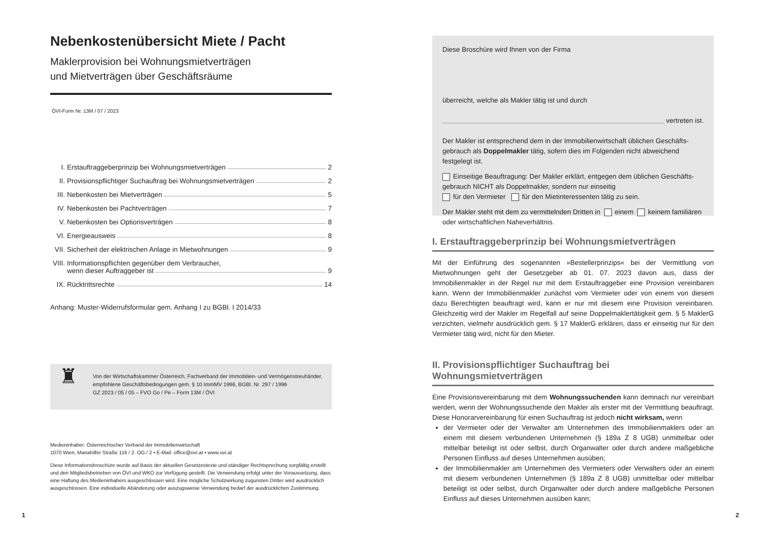Nebenkostenübersicht Miete / Pacht
Maklerprovision bei Wohnungsmietverträgen
und Mietverträgen über Geschäftsräume
ÖVI-Form Nr. 13M / 07 / 2023
I. Erstauftraggeberprinzip bei Wohnungsmietverträgen 2
II. Provisionspflichtiger Suchauftrag bei Wohnungsmietverträgen 2
III. Nebenkosten bei Mietverträgen 5
IV. Nebenkosten bei Pachtverträgen 7
V. Nebenkosten bei Optionsverträgen 8
VI. Energieausweis 8
VII. Sicherheit der elektrischen Anlage in Mietwohnungen 9
VIII. Informationspflichten gegenüber dem Verbraucher,
wenn dieser Auftraggeber ist 9
IX. Rücktrittsrechte 14
Anhang: Muster-Widerrufsformular gem. Anhang I zu BGBl. I 2014/33
♜
Von der Wirtschaftskammer Österreich, Fachverband der Immobilien- und Vermögenstreu­händer, empfohlene Geschäftsbedingungen gem. § 10 ImmMV 1996, BGBl. Nr. 297 / 1996
GZ 2023 / 05 / 05 – FVO Go / Pe – Form 13M / ÖVI
Medieninhaber: Österreichischer Verband der Immobilienwirtschaft
1070 Wien, Mariahilfer Straße 116 / 2. OG / 2 • E-Mail: office@ovi.at • www.ovi.at
Diese Informationsbroschüre wurde auf Basis der aktuellen Gesetzestexte und ständiger Rechtsprechung sorgfältig erstellt und den Mitgliedsbetrieben von ÖVI und WKO zur Verfügung gestellt. Die Verwendung erfolgt unter der Voraussetzung, dass eine Haftung des Medieninhabers ausgeschlossen wird. Eine mögliche Schutzwirkung zugunsten Dritter wird ausdrücklich ausgeschlossen. Eine individuelle Abänderung oder auszugsweise Verwendung bedarf der ausdrücklichen Zustimmung.
1
Diese Broschüre wird Ihnen von der Firma
überreicht, welche als Makler tätig ist und durch
vertreten ist.
Der Makler ist entsprechend dem in der Immobilienwirtschaft üblichen Geschäfts­gebrauch als Doppelmakler tätig, sofern dies im Folgenden nicht abweichend festgelegt ist.
Einseitige Beauftragung: Der Makler erklärt, entgegen dem üblichen Geschäfts­gebrauch NICHT als Doppelmakler, sondern nur einseitig
für den Vermieter für den Mietinteressenten tätig zu sein.
Der Makler steht mit dem zu vermittelnden Dritten in einem keinem familiären oder wirtschaftlichen Naheverhältnis.
I. Erstauftraggeberprinzip bei Wohnungsmietverträgen
Mit der Einführung des sogenannten »Bestellerprinzips« bei der Vermittlung von Mietwohnungen geht der Gesetzgeber ab 01. 07. 2023 davon aus, dass der Immobilienmakler in der Regel nur mit dem Erstauftraggeber eine Provision vereinbaren kann. Wenn der Immobilienmakler zunächst vom Vermieter oder von einem von diesem dazu Berechtigten beauftragt wird, kann er nur mit diesem eine Provision vereinbaren. Gleichzeitig wird der Makler im Regelfall auf seine Doppelmaklertätigkeit gem. § 5 MaklerG verzichten, vielmehr ausdrücklich gem. § 17 MaklerG erklären, dass er einseitig nur für den Vermieter tätig wird, nicht für den Mieter.
II. Provisionspflichtiger Suchauftrag bei Wohnungsmietverträgen
Eine Provisionsvereinbarung mit dem Wohnungssuchenden kann demnach nur vereinbart werden, wenn der Wohnungssuchende den Makler als erster mit der Vermittlung beauftragt. Diese Honorarvereinbarung für einen Suchauftrag ist jedoch nicht wirksam, wenn
der Vermieter oder der Verwalter am Unternehmen des Immobilienmaklers oder an einem mit diesem verbundenen Unternehmen (§ 189a Z 8 UGB) unmittelbar oder mittelbar beteiligt ist oder selbst, durch Organwalter oder durch andere maßgebliche Personen Einfluss auf dieses Unternehmen ausüben;
der Immobilienmakler am Unternehmen des Vermieters oder Verwalters oder an einem mit diesem verbundenen Unternehmen (§ 189a Z 8 UGB) unmittelbar oder mittelbar beteiligt ist oder selbst, durch Organwalter oder durch andere maßgebliche Personen Einfluss auf dieses Unternehmen ausüben kann;
2